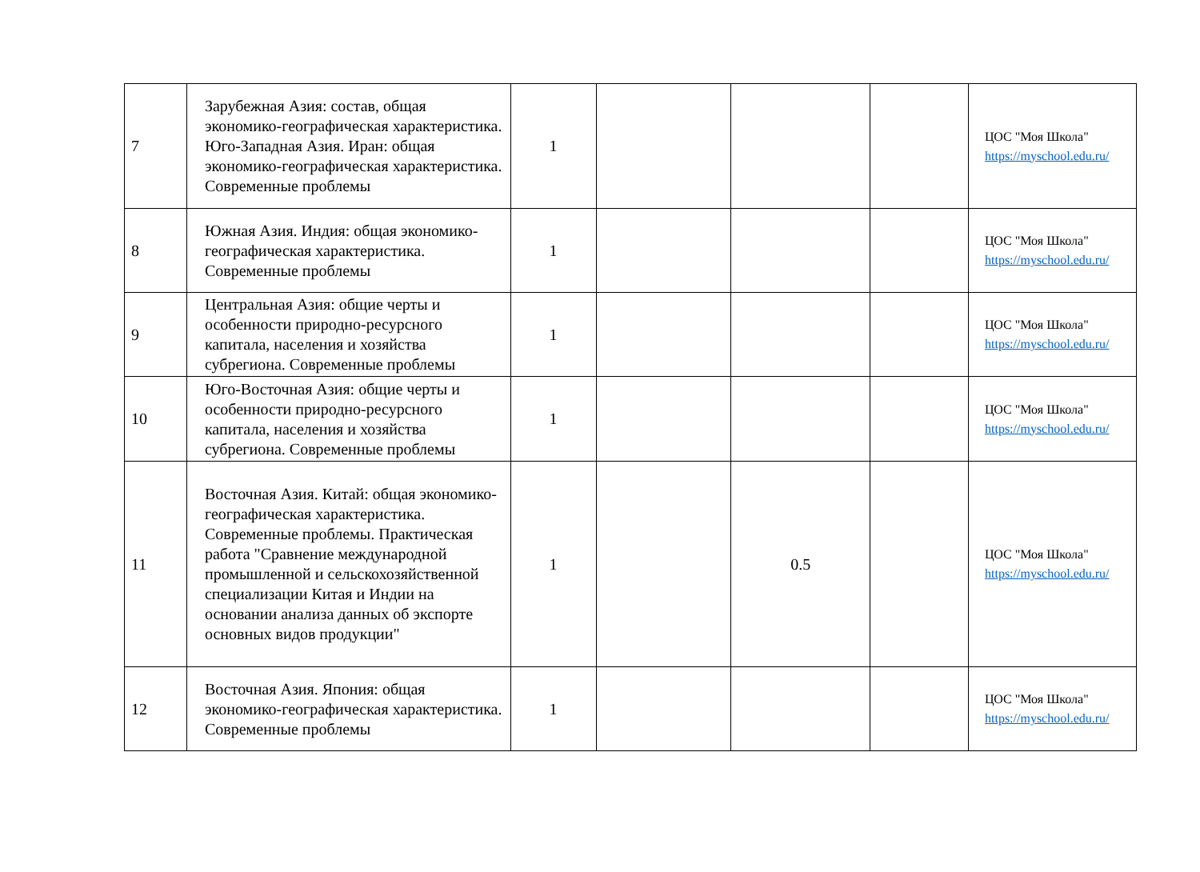| 7 | Зарубежная Азия: состав, общая экономико-географическая характеристика. Юго-Западная Азия. Иран: общая экономико-географическая характеристика. Современные проблемы | 1 | | | | ЦОС "Моя Школа" https://myschool.edu.ru/ |
| 8 | Южная Азия. Индия: общая экономико-географическая характеристика. Современные проблемы | 1 | | | | ЦОС "Моя Школа" https://myschool.edu.ru/ |
| 9 | Центральная Азия: общие черты и особенности природно-ресурсного капитала, населения и хозяйства субрегиона. Современные проблемы | 1 | | | | ЦОС "Моя Школа" https://myschool.edu.ru/ |
| 10 | Юго-Восточная Азия: общие черты и особенности природно-ресурсного капитала, населения и хозяйства субрегиона. Современные проблемы | 1 | | | | ЦОС "Моя Школа" https://myschool.edu.ru/ |
| 11 | Восточная Азия. Китай: общая экономико-географическая характеристика. Современные проблемы. Практическая работа "Сравнение международной промышленной и сельскохозяйственной специализации Китая и Индии на основании анализа данных об экспорте основных видов продукции" | 1 | | 0.5 | | ЦОС "Моя Школа" https://myschool.edu.ru/ |
| 12 | Восточная Азия. Япония: общая экономико-географическая характеристика. Современные проблемы | 1 | | | | ЦОС "Моя Школа" https://myschool.edu.ru/ |